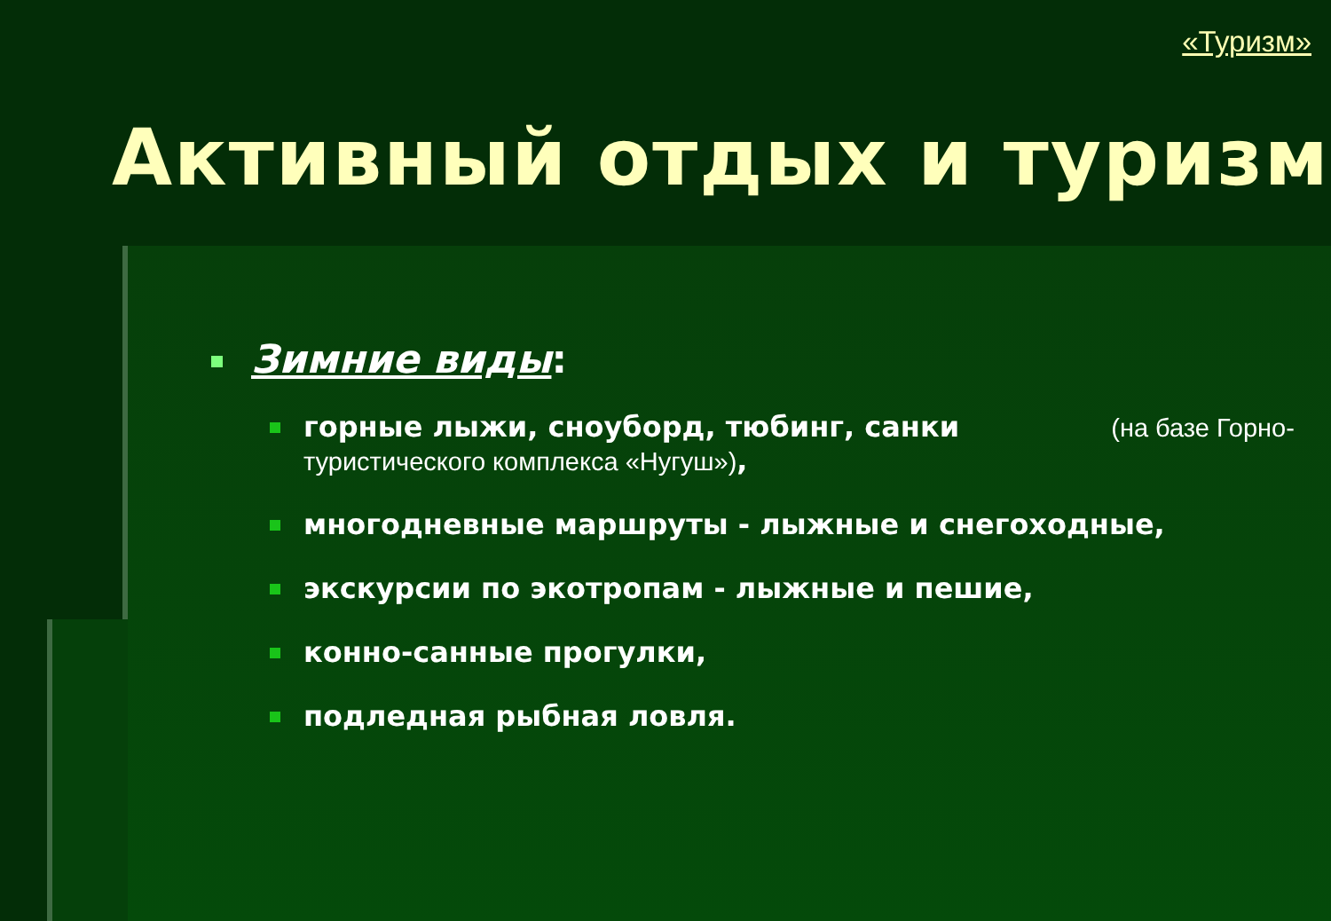«Туризм»
Активный отдых и туризм
Зимние виды:
горные лыжи, сноуборд, тюбинг, санки (на базе Горно-туристического комплекса «Нугуш»),
многодневные маршруты - лыжные и снегоходные,
экскурсии по экотропам - лыжные и пешие,
конно-санные прогулки,
подледная рыбная ловля.